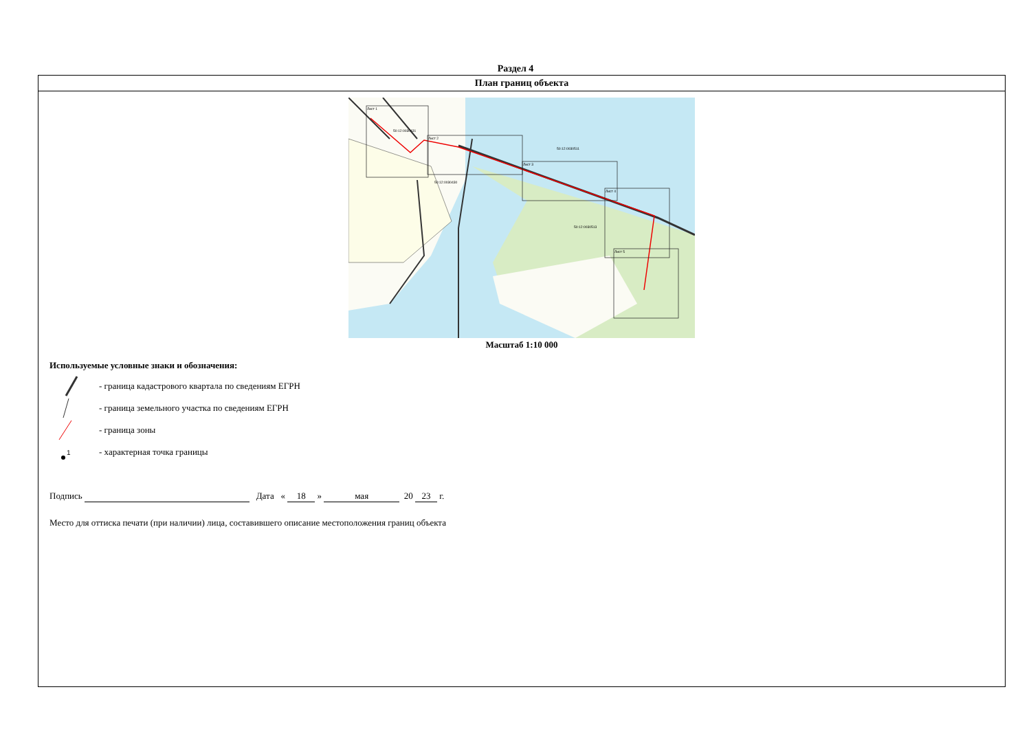Раздел 4
План границ объекта
Лист 1
Лист 2
Лист 3
Лист 4
Лист 5
50:12:0030431
50:12:0030430
50:12:0030511
50:12:0030513
Масштаб 1:10 000
Используемые условные знаки и обозначения:
- граница кадастрового квартала по сведениям ЕГРН
- граница земельного участка по сведениям ЕГРН
- граница зоны
1
- характерная точка границы
Подпись Дата « 18 » мая 20 23 г.
Место для оттиска печати (при наличии) лица, составившего описание местоположения границ объекта